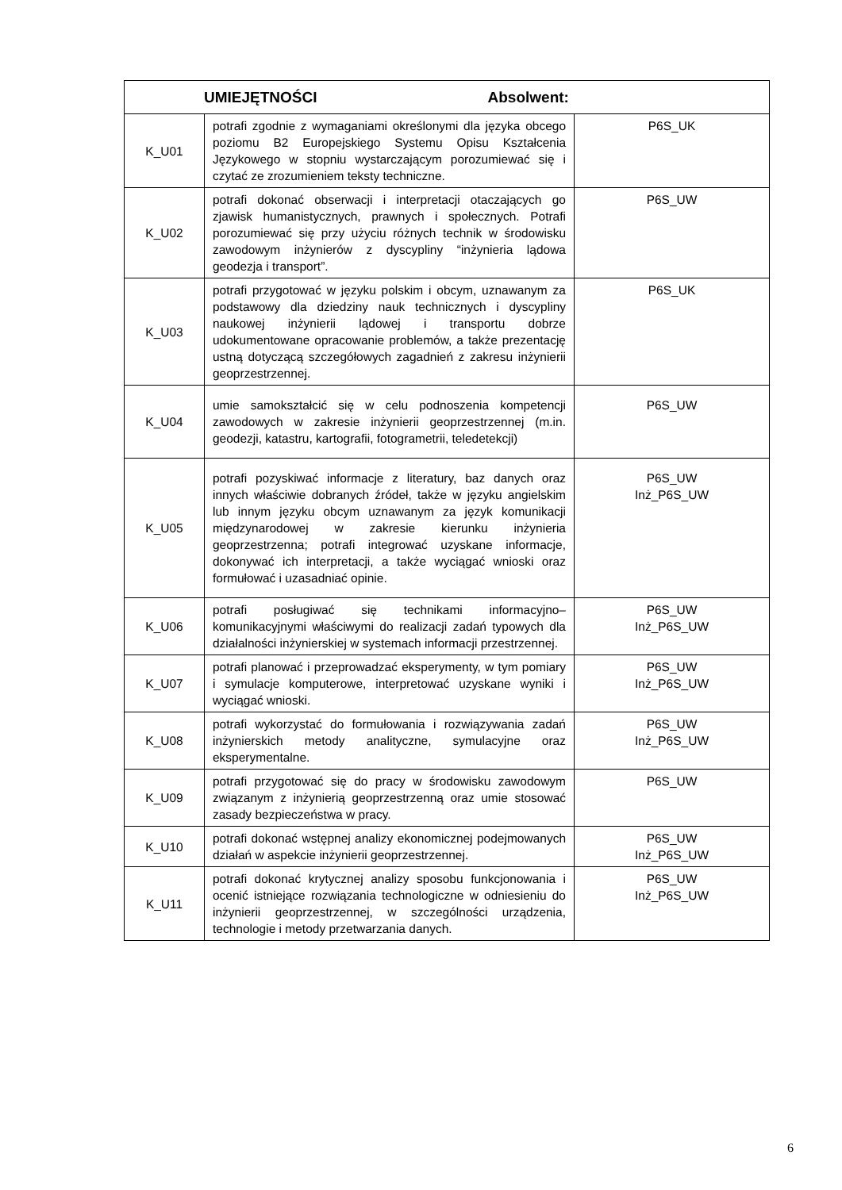| UMIEJĘTNOŚCI Absolwent: | | |
| --- | --- | --- |
| K_U01 | potrafi zgodnie z wymaganiami określonymi dla języka obcego poziomu B2 Europejskiego Systemu Opisu Kształcenia Językowego w stopniu wystarczającym porozumiewać się i czytać ze zrozumieniem teksty techniczne. | P6S_UK |
| K_U02 | potrafi dokonać obserwacji i interpretacji otaczających go zjawisk humanistycznych, prawnych i społecznych. Potrafi porozumiewać się przy użyciu różnych technik w środowisku zawodowym inżynierów z dyscypliny “inżynieria lądowa geodezja i transport”. | P6S_UW |
| K_U03 | potrafi przygotować w języku polskim i obcym, uznawanym za podstawowy dla dziedziny nauk technicznych i dyscypliny naukowej inżynierii lądowej i transportu dobrze udokumentowane opracowanie problemów, a także prezentację ustną dotyczącą szczegółowych zagadnień z zakresu inżynierii geoprzestrzennej. | P6S_UK |
| K_U04 | umie samokształcić się w celu podnoszenia kompetencji zawodowych w zakresie inżynierii geoprzestrzennej (m.in. geodezji, katastru, kartografii, fotogrametrii, teledetekcji) | P6S_UW |
| K_U05 | potrafi pozyskiwać informacje z literatury, baz danych oraz innych właściwie dobranych źródeł, także w języku angielskim lub innym języku obcym uznawanym za język komunikacji międzynarodowej w zakresie kierunku inżynieria geoprzestrzenna; potrafi integrować uzyskane informacje, dokonywać ich interpretacji, a także wyciągać wnioski oraz formułować i uzasadniać opinie. | P6S_UW Inż_P6S_UW |
| K_U06 | potrafi posługiwać się technikami informacyjno–komunikacyjnymi właściwymi do realizacji zadań typowych dla działalności inżynierskiej w systemach informacji przestrzennej. | P6S_UW Inż_P6S_UW |
| K_U07 | potrafi planować i przeprowadzać eksperymenty, w tym pomiary i symulacje komputerowe, interpretować uzyskane wyniki i wyciągać wnioski. | P6S_UW Inż_P6S_UW |
| K_U08 | potrafi wykorzystać do formułowania i rozwiązywania zadań inżynierskich metody analityczne, symulacyjne oraz eksperymentalne. | P6S_UW Inż_P6S_UW |
| K_U09 | potrafi przygotować się do pracy w środowisku zawodowym związanym z inżynierią geoprzestrzenną oraz umie stosować zasady bezpieczeństwa w pracy. | P6S_UW |
| K_U10 | potrafi dokonać wstępnej analizy ekonomicznej podejmowanych działań w aspekcie inżynierii geoprzestrzennej. | P6S_UW Inż_P6S_UW |
| K_U11 | potrafi dokonać krytycznej analizy sposobu funkcjonowania i ocenić istniejące rozwiązania technologiczne w odniesieniu do inżynierii geoprzestrzennej, w szczególności urządzenia, technologie i metody przetwarzania danych. | P6S_UW Inż_P6S_UW |
6